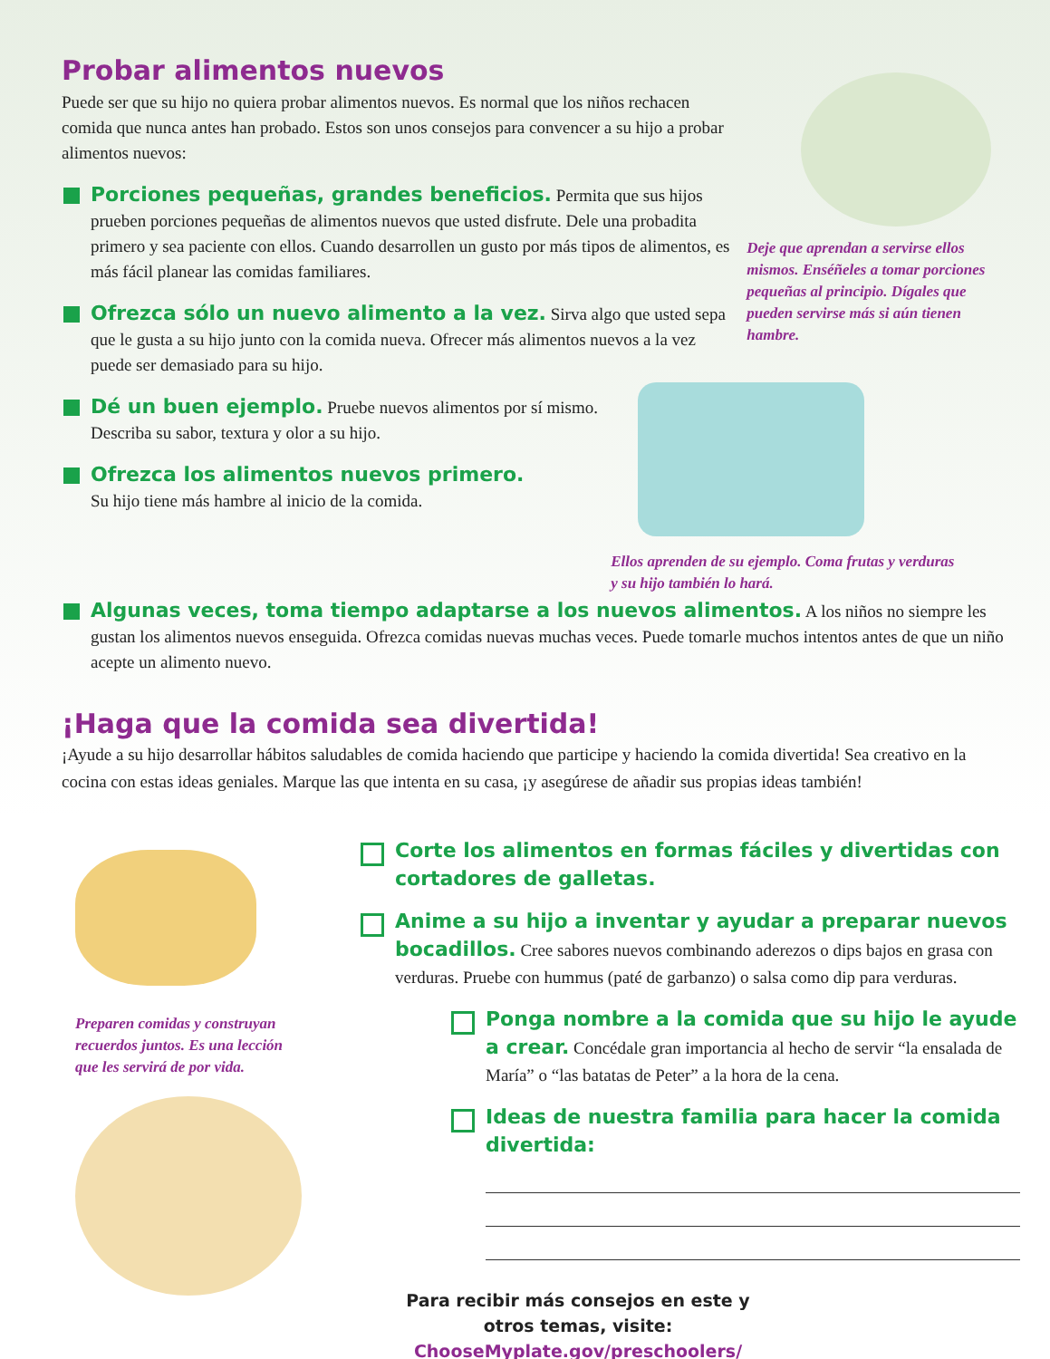Probar alimentos nuevos
Puede ser que su hijo no quiera probar alimentos nuevos. Es normal que los niños rechacen comida que nunca antes han probado. Estos son unos consejos para convencer a su hijo a probar alimentos nuevos:
Porciones pequeñas, grandes beneficios. Permita que sus hijos prueben porciones pequeñas de alimentos nuevos que usted disfrute. Dele una probadita primero y sea paciente con ellos. Cuando desarrollen un gusto por más tipos de alimentos, es más fácil planear las comidas familiares.
Ofrezca sólo un nuevo alimento a la vez. Sirva algo que usted sepa que le gusta a su hijo junto con la comida nueva. Ofrecer más alimentos nuevos a la vez puede ser demasiado para su hijo.
Dé un buen ejemplo. Pruebe nuevos alimentos por sí mismo. Describa su sabor, textura y olor a su hijo.
Ofrezca los alimentos nuevos primero.
Su hijo tiene más hambre al inicio de la comida.
Deje que aprendan a servirse ellos mismos. Enséñeles a tomar porciones pequeñas al principio. Dígales que pueden servirse más si aún tienen hambre.
Ellos aprenden de su ejemplo. Coma frutas y verduras y su hijo también lo hará.
Algunas veces, toma tiempo adaptarse a los nuevos alimentos. A los niños no siempre les gustan los alimentos nuevos enseguida. Ofrezca comidas nuevas muchas veces. Puede tomarle muchos intentos antes de que un niño acepte un alimento nuevo.
¡Haga que la comida sea divertida!
¡Ayude a su hijo desarrollar hábitos saludables de comida haciendo que participe y haciendo la comida divertida! Sea creativo en la cocina con estas ideas geniales. Marque las que intenta en su casa, ¡y asegúrese de añadir sus propias ideas también!
Preparen comidas y construyan recuerdos juntos. Es una lección que les servirá de por vida.
Corte los alimentos en formas fáciles y divertidas con cortadores de galletas.
Anime a su hijo a inventar y ayudar a preparar nuevos bocadillos. Cree sabores nuevos combinando aderezos o dips bajos en grasa con verduras. Pruebe con hummus (paté de garbanzo) o salsa como dip para verduras.
Ponga nombre a la comida que su hijo le ayude a crear. Concédale gran importancia al hecho de servir “la ensalada de María” o “las batatas de Peter” a la hora de la cena.
Ideas de nuestra familia para hacer la comida divertida:
Para recibir más consejos en este y otros temas, visite:
ChooseMyplate.gov/preschoolers/